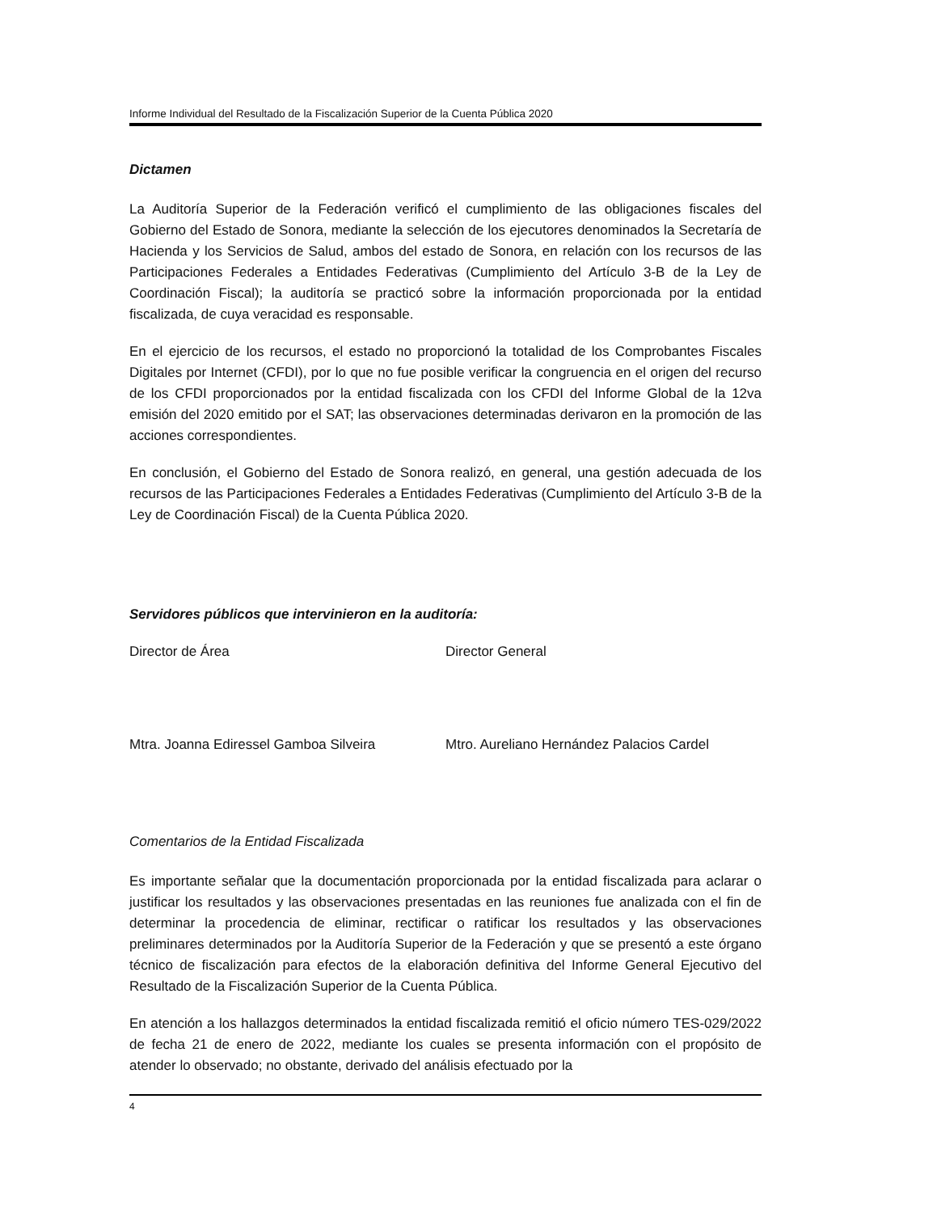Informe Individual del Resultado de la Fiscalización Superior de la Cuenta Pública 2020
Dictamen
La Auditoría Superior de la Federación verificó el cumplimiento de las obligaciones fiscales del Gobierno del Estado de Sonora, mediante la selección de los ejecutores denominados la Secretaría de Hacienda y los Servicios de Salud, ambos del estado de Sonora, en relación con los recursos de las Participaciones Federales a Entidades Federativas (Cumplimiento del Artículo 3-B de la Ley de Coordinación Fiscal); la auditoría se practicó sobre la información proporcionada por la entidad fiscalizada, de cuya veracidad es responsable.
En el ejercicio de los recursos, el estado no proporcionó la totalidad de los Comprobantes Fiscales Digitales por Internet (CFDI), por lo que no fue posible verificar la congruencia en el origen del recurso de los CFDI proporcionados por la entidad fiscalizada con los CFDI del Informe Global de la 12va emisión del 2020 emitido por el SAT; las observaciones determinadas derivaron en la promoción de las acciones correspondientes.
En conclusión, el Gobierno del Estado de Sonora realizó, en general, una gestión adecuada de los recursos de las Participaciones Federales a Entidades Federativas (Cumplimiento del Artículo 3-B de la Ley de Coordinación Fiscal) de la Cuenta Pública 2020.
Servidores públicos que intervinieron en la auditoría:
Director de Área Director General
Mtra. Joanna Ediressel Gamboa Silveira Mtro. Aureliano Hernández Palacios Cardel
Comentarios de la Entidad Fiscalizada
Es importante señalar que la documentación proporcionada por la entidad fiscalizada para aclarar o justificar los resultados y las observaciones presentadas en las reuniones fue analizada con el fin de determinar la procedencia de eliminar, rectificar o ratificar los resultados y las observaciones preliminares determinados por la Auditoría Superior de la Federación y que se presentó a este órgano técnico de fiscalización para efectos de la elaboración definitiva del Informe General Ejecutivo del Resultado de la Fiscalización Superior de la Cuenta Pública.
En atención a los hallazgos determinados la entidad fiscalizada remitió el oficio número TES-029/2022 de fecha 21 de enero de 2022, mediante los cuales se presenta información con el propósito de atender lo observado; no obstante, derivado del análisis efectuado por la
4